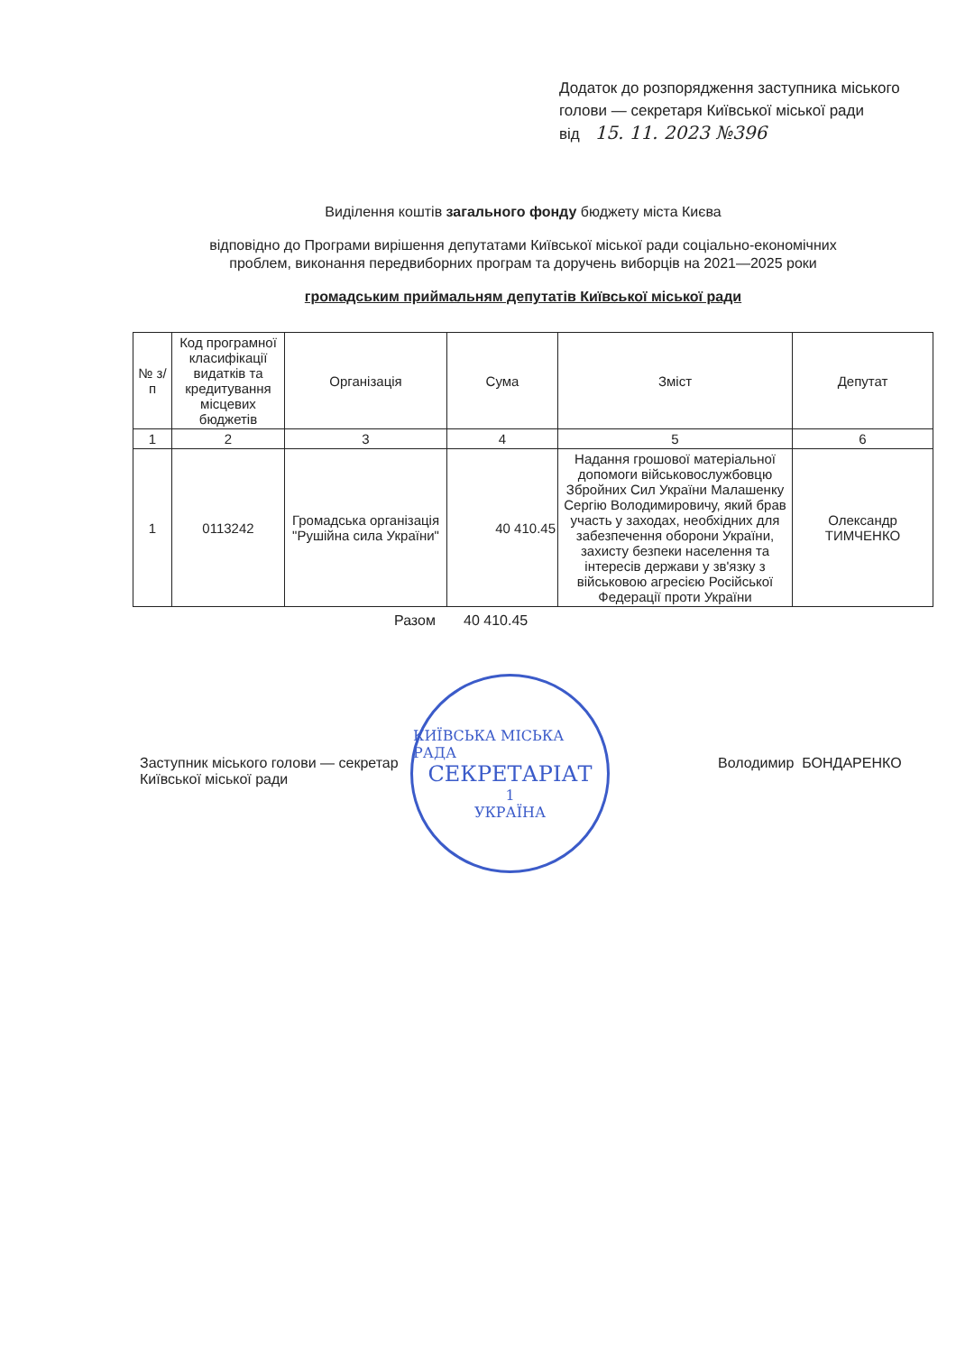Додаток до розпорядження заступника міського
голови — секретаря Київської міської ради
від 15. 11. 2023 №396
Виділення коштів загального фонду бюджету міста Києва
відповідно до Програми вирішення депутатами Київської міської ради соціально-економічних
проблем, виконання передвиборних програм та доручень виборців на 2021—2025 роки
громадським приймальням депутатів Київської міської ради
| № з/п | Код програмної класифікації видатків та кредитування місцевих бюджетів | Організація | Сума | Зміст | Депутат |
| --- | --- | --- | --- | --- | --- |
| 1 | 2 | 3 | 4 | 5 | 6 |
| 1 | 0113242 | Громадська організація "Рушійна сила України" | 40 410.45 | Надання грошової матеріальної допомоги військовослужбовцю Збройних Сил України Малашенку Сергію Володимировичу, який брав участь у заходах, необхідних для забезпечення оборони України, захисту безпеки населення та інтересів держави у зв'язку з військовою агресією Російської Федерації проти України | Олександр ТИМЧЕНКО |
Разом 40 410.45
Заступник міського голови — секретар
Київської міської ради
КИЇВСЬКА МІСЬКА РАДА
СЕКРЕТАРІАТ
1
УКРАЇНА
Володимир БОНДАРЕНКО